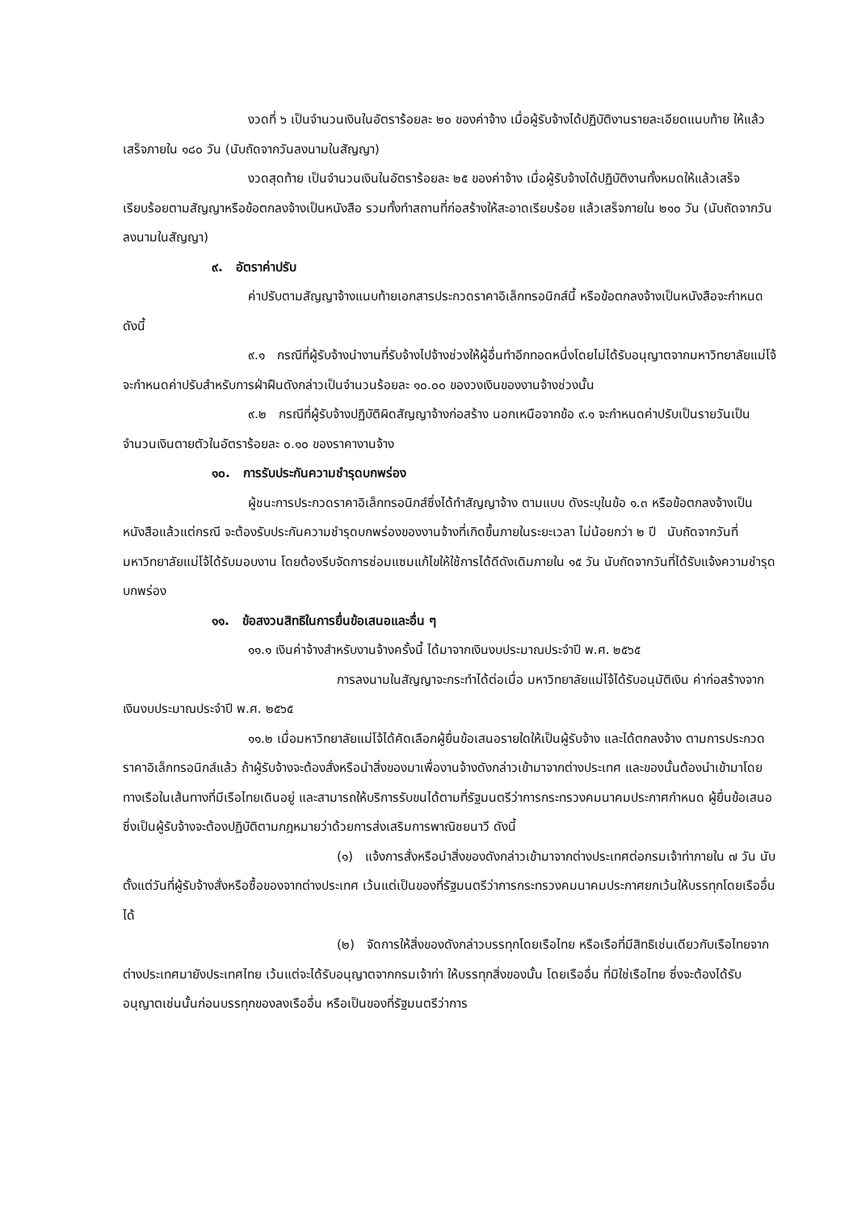งวดที่ ๖ เป็นจำนวนเงินในอัตราร้อยละ ๒๐ ของค่าจ้าง เมื่อผู้รับจ้างได้ปฏิบัติงานรายละเอียดแนบท้าย ให้แล้วเสร็จภายใน ๑๘๐ วัน (นับถัดจากวันลงนามในสัญญา)
งวดสุดท้าย เป็นจำนวนเงินในอัตราร้อยละ ๒๕ ของค่าจ้าง เมื่อผู้รับจ้างได้ปฏิบัติงานทั้งหมดให้แล้วเสร็จเรียบร้อยตามสัญญาหรือข้อตกลงจ้างเป็นหนังสือ รวมทั้งทำสถานที่ก่อสร้างให้สะอาดเรียบร้อย แล้วเสร็จภายใน ๒๑๐ วัน (นับถัดจากวันลงนามในสัญญา)
๙. อัตราค่าปรับ
ค่าปรับตามสัญญาจ้างแนบท้ายเอกสารประกวดราคาอิเล็กทรอนิกส์นี้ หรือข้อตกลงจ้างเป็นหนังสือจะกำหนด ดังนี้
๙.๑ กรณีที่ผู้รับจ้างนำงานที่รับจ้างไปจ้างช่วงให้ผู้อื่นทำอีกทอดหนึ่งโดยไม่ได้รับอนุญาตจากมหาวิทยาลัยแม่โจ้ จะกำหนดค่าปรับสำหรับการฝ่าฝืนดังกล่าวเป็นจำนวนร้อยละ ๑๐.๐๐ ของวงเงินของงานจ้างช่วงนั้น
๙.๒ กรณีที่ผู้รับจ้างปฏิบัติผิดสัญญาจ้างก่อสร้าง นอกเหนือจากข้อ ๙.๑ จะกำหนดค่าปรับเป็นรายวันเป็นจำนวนเงินตายตัวในอัตราร้อยละ ๐.๑๐ ของราคางานจ้าง
๑๐. การรับประกันความชำรุดบกพร่อง
ผู้ชนะการประกวดราคาอิเล็กทรอนิกส์ซึ่งได้ทำสัญญาจ้าง ตามแบบ ดังระบุในข้อ ๑.๓ หรือข้อตกลงจ้างเป็นหนังสือแล้วแต่กรณี จะต้องรับประกันความชำรุดบกพร่องของงานจ้างที่เกิดขึ้นภายในระยะเวลา ไม่น้อยกว่า ๒ ปี นับถัดจากวันที่มหาวิทยาลัยแม่โจ้ได้รับมอบงาน โดยต้องรีบจัดการซ่อมแซมแก้ไขให้ใช้การได้ดีดังเดิมภายใน ๑๕ วัน นับถัดจากวันที่ได้รับแจ้งความชำรุดบกพร่อง
๑๑. ข้อสงวนสิทธิในการยื่นข้อเสนอและอื่น ๆ
๑๑.๑ เงินค่าจ้างสำหรับงานจ้างครั้งนี้ ได้มาจากเงินงบประมาณประจำปี พ.ศ. ๒๕๖๕
การลงนามในสัญญาจะกระทำได้ต่อเมื่อ มหาวิทยาลัยแม่โจ้ได้รับอนุมัติเงิน ค่าก่อสร้างจากเงินงบประมาณประจำปี พ.ศ. ๒๕๖๕
๑๑.๒ เมื่อมหาวิทยาลัยแม่โจ้ได้คัดเลือกผู้ยื่นข้อเสนอรายใดให้เป็นผู้รับจ้าง และได้ตกลงจ้าง ตามการประกวดราคาอิเล็กทรอนิกส์แล้ว ถ้าผู้รับจ้างจะต้องสั่งหรือนำสิ่งของมาเพื่องานจ้างดังกล่าวเข้ามาจากต่างประเทศ และของนั้นต้องนำเข้ามาโดยทางเรือในเส้นทางที่มีเรือไทยเดินอยู่ และสามารถให้บริการรับขนได้ตามที่รัฐมนตรีว่าการกระทรวงคมนาคมประกาศกำหนด ผู้ยื่นข้อเสนอซึ่งเป็นผู้รับจ้างจะต้องปฏิบัติตามกฎหมายว่าด้วยการส่งเสริมการพาณิชยนาวี ดังนี้
(๑) แจ้งการสั่งหรือนำสิ่งของดังกล่าวเข้ามาจากต่างประเทศต่อกรมเจ้าท่าภายใน ๗ วัน นับตั้งแต่วันที่ผู้รับจ้างสั่งหรือซื้อของจากต่างประเทศ เว้นแต่เป็นของที่รัฐมนตรีว่าการกระทรวงคมนาคมประกาศยกเว้นให้บรรทุกโดยเรืออื่นได้
(๒) จัดการให้สิ่งของดังกล่าวบรรทุกโดยเรือไทย หรือเรือที่มีสิทธิเช่นเดียวกับเรือไทยจากต่างประเทศมายังประเทศไทย เว้นแต่จะได้รับอนุญาตจากกรมเจ้าท่า ให้บรรทุกสิ่งของนั้น โดยเรืออื่น ที่มิใช่เรือไทย ซึ่งจะต้องได้รับอนุญาตเช่นนั้นก่อนบรรทุกของลงเรืออื่น หรือเป็นของที่รัฐมนตรีว่าการ